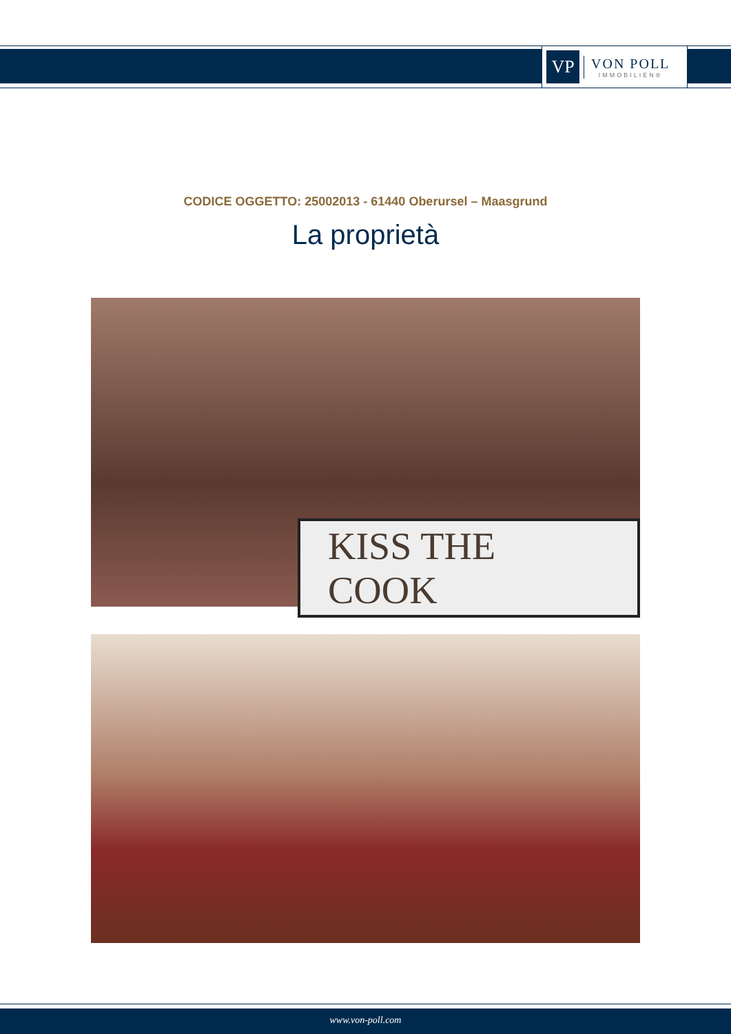VP
VON POLL
IMMOBILIEN®
CODICE OGGETTO: 25002013 - 61440 Oberursel – Maasgrund
La proprietà
KISS THE COOK
www.von-poll.com